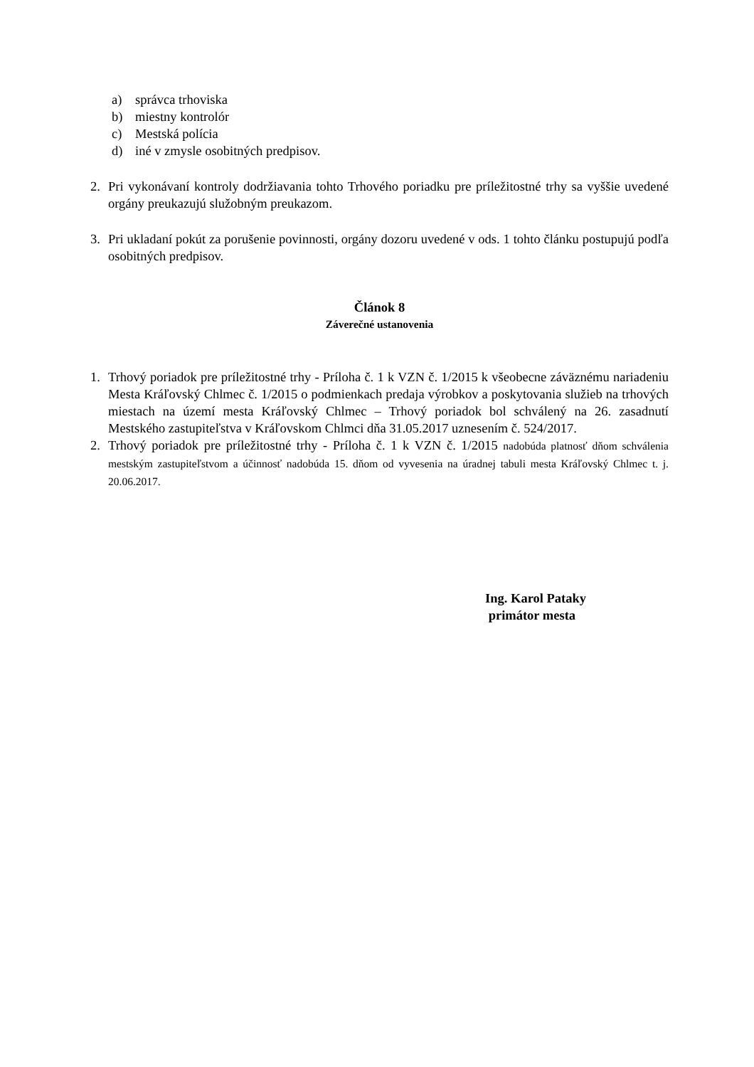a) správca trhoviska
b) miestny kontrolór
c) Mestská polícia
d) iné v zmysle osobitných predpisov.
2. Pri vykonávaní kontroly dodržiavania tohto Trhového poriadku pre príležitostné trhy sa vyššie uvedené orgány preukazujú služobným preukazom.
3. Pri ukladaní pokút za porušenie povinnosti, orgány dozoru uvedené v ods. 1 tohto článku postupujú podľa osobitných predpisov.
Článok 8
Záverečné ustanovenia
1. Trhový poriadok pre príležitostné trhy - Príloha č. 1 k VZN č. 1/2015 k všeobecne záväznému nariadeniu Mesta Kráľovský Chlmec č. 1/2015 o podmienkach predaja výrobkov a poskytovania služieb na trhových miestach na území mesta Kráľovský Chlmec – Trhový poriadok bol schválený na 26. zasadnutí Mestského zastupiteľstva v Kráľovskom Chlmci dňa 31.05.2017 uznesením č. 524/2017.
2. Trhový poriadok pre príležitostné trhy - Príloha č. 1 k VZN č. 1/2015 nadobúda platnosť dňom schválenia mestským zastupiteľstvom a účinnosť nadobúda 15. dňom od vyvesenia na úradnej tabuli mesta Kráľovský Chlmec t. j. 20.06.2017.
Ing. Karol Pataky
primátor mesta